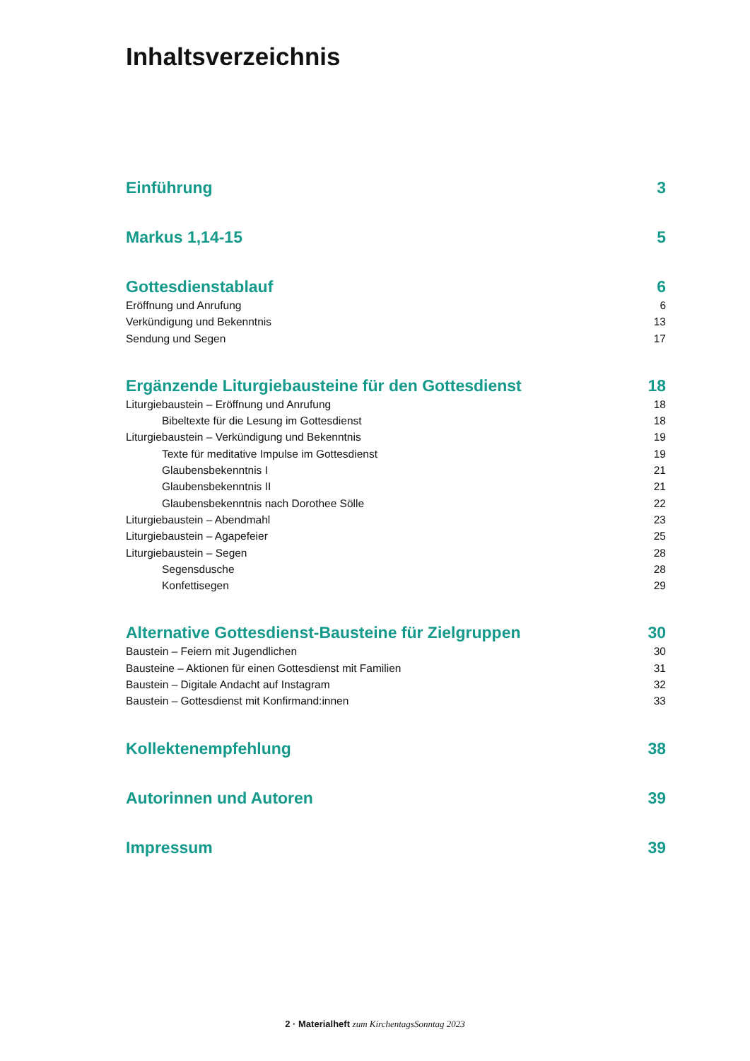Inhaltsverzeichnis
Einführung 3
Markus 1,14-15 5
Gottesdienstablauf 6
Eröffnung und Anrufung 6
Verkündigung und Bekenntnis 13
Sendung und Segen 17
Ergänzende Liturgiebausteine für den Gottesdienst 18
Liturgiebaustein – Eröffnung und Anrufung 18
Bibeltexte für die Lesung im Gottesdienst 18
Liturgiebaustein – Verkündigung und Bekenntnis 19
Texte für meditative Impulse im Gottesdienst 19
Glaubensbekenntnis I 21
Glaubensbekenntnis II 21
Glaubensbekenntnis nach Dorothee Sölle 22
Liturgiebaustein – Abendmahl 23
Liturgiebaustein – Agapefeier 25
Liturgiebaustein – Segen 28
Segensdusche 28
Konfettisegen 29
Alternative Gottesdienst-Bausteine für Zielgruppen 30
Baustein – Feiern mit Jugendlichen 30
Bausteine – Aktionen für einen Gottesdienst mit Familien 31
Baustein – Digitale Andacht auf Instagram 32
Baustein – Gottesdienst mit Konfirmand:innen 33
Kollektenempfehlung 38
Autorinnen und Autoren 39
Impressum 39
2 · Materialheft zum KirchentagsSonntag 2023